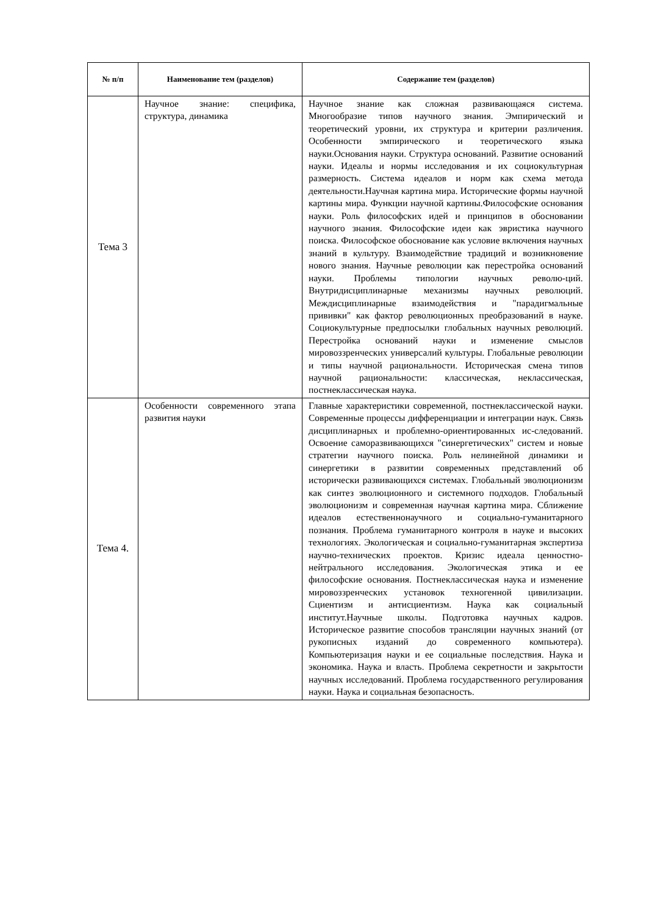| № п/п | Наименование тем (разделов) | Содержание тем (разделов) |
| --- | --- | --- |
| Тема 3 | Научное знание: специфика, структура, динамика | Научное знание как сложная развивающаяся система. Многообразие типов научного знания. Эмпирический и теоретический уровни, их структура и критерии различения. Особенности эмпирического и теоретического языка науки.Основания науки. Структура оснований. Развитие оснований науки. Идеалы и нормы исследования и их социокультурная размерность. Система идеалов и норм как схема метода деятельности.Научная картина мира. Исторические формы научной картины мира. Функции научной картины.Философские основания науки. Роль философских идей и принципов в обосновании научного знания. Философские идеи как эвристика научного поиска. Философское обоснование как условие включения научных знаний в культуру. Взаимодействие традиций и возникновение нового знания. Научные революции как перестройка оснований науки. Проблемы типологии научных револю-ций. Внутридисциплинарные механизмы научных революций. Междисциплинарные взаимодействия и "парадигмальные прививки" как фактор революционных преобразований в науке. Социокультурные предпосылки глобальных научных революций. Перестройка оснований науки и изменение смыслов мировоззренческих универсалий культуры. Глобальные революции и типы научной рациональности. Историческая смена типов научной рациональности: классическая, неклассическая, постнеклассическая наука. |
| Тема 4. | Особенности современного этапа развития науки | Главные характеристики современной, постнеклассической науки. Современные процессы дифференциации и интеграции наук. Связь дисциплинарных и проблемно-ориентированных ис-следований. Освоение саморазвивающихся "синергетических" систем и новые стратегии научного поиска. Роль нелинейной динамики и синергетики в развитии современных представлений об исторически развивающихся системах. Глобальный эволюционизм как синтез эволюционного и системного подходов. Глобальный эволюционизм и современная научная картина мира. Сближение идеалов естественнонаучного и социально-гуманитарного познания. Проблема гуманитарного контроля в науке и высоких технологиях. Экологическая и социально-гуманитарная экспертиза научно-технических проектов. Кризис идеала ценностно-нейтрального исследования. Экологическая этика и ее философские основания. Постнеклассическая наука и изменение мировоззренческих установок техногенной цивилизации. Сциентизм и антисциентизм. Наука как социальный институт.Научные школы. Подготовка научных кадров. Историческое развитие способов трансляции научных знаний (от рукописных изданий до современного компьютера). Компьютеризация науки и ее социальные последствия. Наука и экономика. Наука и власть. Проблема секретности и закрытости научных исследований. Проблема государственного регулирования науки. Наука и социальная безопасность. |